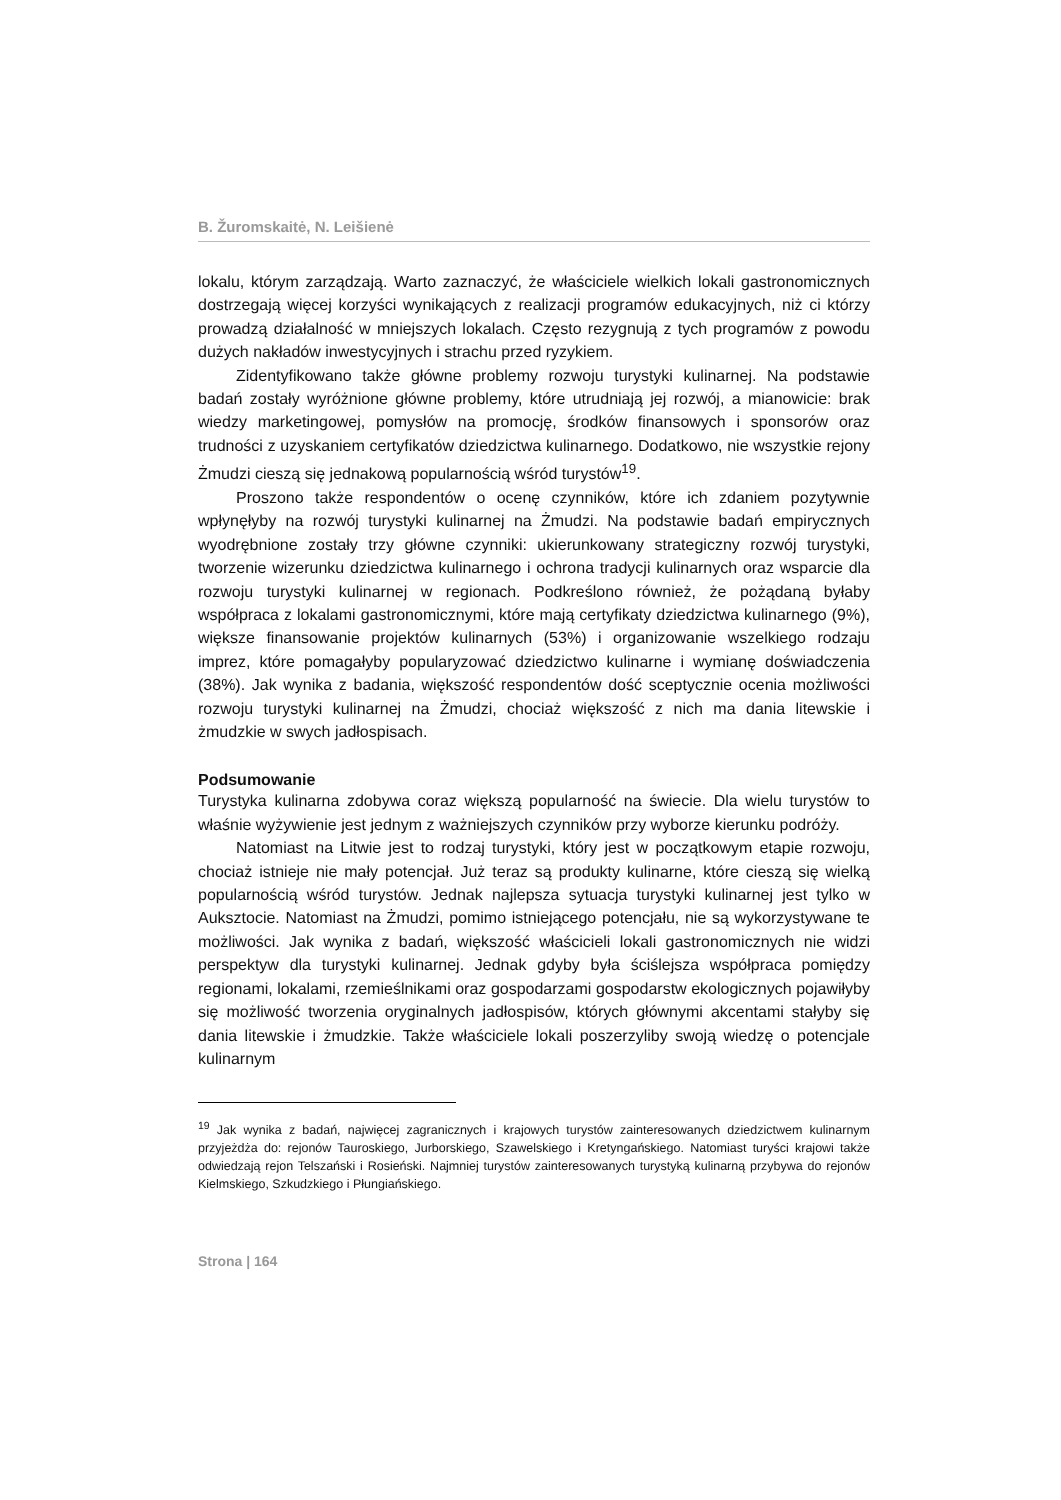B. Žuromskaitė, N. Leišienė
lokalu, którym zarządzają. Warto zaznaczyć, że właściciele wielkich lokali gastronomicznych dostrzegają więcej korzyści wynikających z realizacji programów edukacyjnych, niż ci którzy prowadzą działalność w mniejszych lokalach. Często rezygnują z tych programów z powodu dużych nakładów inwestycyjnych i strachu przed ryzykiem.
Zidentyfikowano także główne problemy rozwoju turystyki kulinarnej. Na podstawie badań zostały wyróżnione główne problemy, które utrudniają jej rozwój, a mianowicie: brak wiedzy marketingowej, pomysłów na promocję, środków finansowych i sponsorów oraz trudności z uzyskaniem certyfikatów dziedzictwa kulinarnego. Dodatkowo, nie wszystkie rejony Żmudzi cieszą się jednakową popularnością wśród turystów<sup>19</sup>.
Proszono także respondentów o ocenę czynników, które ich zdaniem pozytywnie wpłynęłyby na rozwój turystyki kulinarnej na Żmudzi. Na podstawie badań empirycznych wyodrębnione zostały trzy główne czynniki: ukierunkowany strategiczny rozwój turystyki, tworzenie wizerunku dziedzictwa kulinarnego i ochrona tradycji kulinarnych oraz wsparcie dla rozwoju turystyki kulinarnej w regionach. Podkreślono również, że pożądaną byłaby współpraca z lokalami gastronomicznymi, które mają certyfikaty dziedzictwa kulinarnego (9%), większe finansowanie projektów kulinarnych (53%) i organizowanie wszelkiego rodzaju imprez, które pomagałyby popularyzować dziedzictwo kulinarne i wymianę doświadczenia (38%). Jak wynika z badania, większość respondentów dość sceptycznie ocenia możliwości rozwoju turystyki kulinarnej na Żmudzi, chociaż większość z nich ma dania litewskie i żmudzkie w swych jadłospisach.
Podsumowanie
Turystyka kulinarna zdobywa coraz większą popularność na świecie. Dla wielu turystów to właśnie wyżywienie jest jednym z ważniejszych czynników przy wyborze kierunku podróży.
Natomiast na Litwie jest to rodzaj turystyki, który jest w początkowym etapie rozwoju, chociaż istnieje nie mały potencjał. Już teraz są produkty kulinarne, które cieszą się wielką popularnością wśród turystów. Jednak najlepsza sytuacja turystyki kulinarnej jest tylko w Auksztocie. Natomiast na Żmudzi, pomimo istniejącego potencjału, nie są wykorzystywane te możliwości. Jak wynika z badań, większość właścicieli lokali gastronomicznych nie widzi perspektyw dla turystyki kulinarnej. Jednak gdyby była ściślejsza współpraca pomiędzy regionami, lokalami, rzemieślnikami oraz gospodarzami gospodarstw ekologicznych pojawiłyby się możliwość tworzenia oryginalnych jadłospisów, których głównymi akcentami stałyby się dania litewskie i żmudzkie. Także właściciele lokali poszerzyliby swoją wiedzę o potencjale kulinarnym
<sup>19</sup> Jak wynika z badań, najwięcej zagranicznych i krajowych turystów zainteresowanych dziedzictwem kulinarnym przyjeżdża do: rejonów Tauroskiego, Jurborskiego, Szawelskiego i Kretyngańskiego. Natomiast turyści krajowi także odwiedzają rejon Telszański i Rosieński. Najmniej turystów zainteresowanych turystyką kulinarną przybywa do rejonów Kielmskiego, Szkudzkiego i Płungiańskiego.
Strona | 164